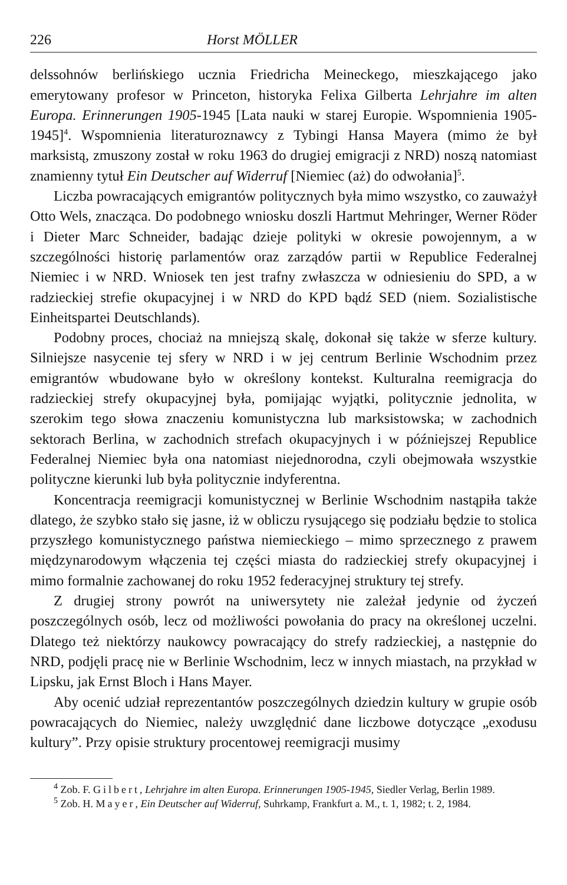226 Horst MÖLLER
delssohnów berlińskiego ucznia Friedricha Meineckego, mieszkającego jako emerytowany profesor w Princeton, historyka Felixa Gilberta Lehrjahre im alten Europa. Erinnerungen 1905-1945 [Lata nauki w starej Europie. Wspomnienia 1905-1945]<sup>4</sup>. Wspomnienia literaturoznawcy z Tybingi Hansa Mayera (mimo że był marksistą, zmuszony został w roku 1963 do drugiej emigracji z NRD) noszą natomiast znamienny tytuł Ein Deutscher auf Widerruf [Niemiec (aż) do odwołania]<sup>5</sup>.
Liczba powracających emigrantów politycznych była mimo wszystko, co zauważył Otto Wels, znacząca. Do podobnego wniosku doszli Hartmut Mehringer, Werner Röder i Dieter Marc Schneider, badając dzieje polityki w okresie powojennym, a w szczególności historię parlamentów oraz zarządów partii w Republice Federalnej Niemiec i w NRD. Wniosek ten jest trafny zwłaszcza w odniesieniu do SPD, a w radzieckiej strefie okupacyjnej i w NRD do KPD bądź SED (niem. Sozialistische Einheitspartei Deutschlands).
Podobny proces, chociaż na mniejszą skalę, dokonał się także w sferze kultury. Silniejsze nasycenie tej sfery w NRD i w jej centrum Berlinie Wschodnim przez emigrantów wbudowane było w określony kontekst. Kulturalna reemigracja do radzieckiej strefy okupacyjnej była, pomijając wyjątki, politycznie jednolita, w szerokim tego słowa znaczeniu komunistyczna lub marksistowska; w zachodnich sektorach Berlina, w zachodnich strefach okupacyjnych i w późniejszej Republice Federalnej Niemiec była ona natomiast niejednorodna, czyli obejmowała wszystkie polityczne kierunki lub była politycznie indyferentna.
Koncentracja reemigracji komunistycznej w Berlinie Wschodnim nastąpiła także dlatego, że szybko stało się jasne, iż w obliczu rysującego się podziału będzie to stolica przyszłego komunistycznego państwa niemieckiego – mimo sprzecznego z prawem międzynarodowym włączenia tej części miasta do radzieckiej strefy okupacyjnej i mimo formalnie zachowanej do roku 1952 federacyjnej struktury tej strefy.
Z drugiej strony powrót na uniwersytety nie zależał jedynie od życzeń poszczególnych osób, lecz od możliwości powołania do pracy na określonej uczelni. Dlatego też niektórzy naukowcy powracający do strefy radzieckiej, a następnie do NRD, podjęli pracę nie w Berlinie Wschodnim, lecz w innych miastach, na przykład w Lipsku, jak Ernst Bloch i Hans Mayer.
Aby ocenić udział reprezentantów poszczególnych dziedzin kultury w grupie osób powracających do Niemiec, należy uwzględnić dane liczbowe dotyczące „exodusu kultury”. Przy opisie struktury procentowej reemigracji musimy
<sup>4</sup> Zob. F. Gilbert, Lehrjahre im alten Europa. Erinnerungen 1905-1945, Siedler Verlag, Berlin 1989.
<sup>5</sup> Zob. H. Mayer, Ein Deutscher auf Widerruf, Suhrkamp, Frankfurt a. M., t. 1, 1982; t. 2, 1984.